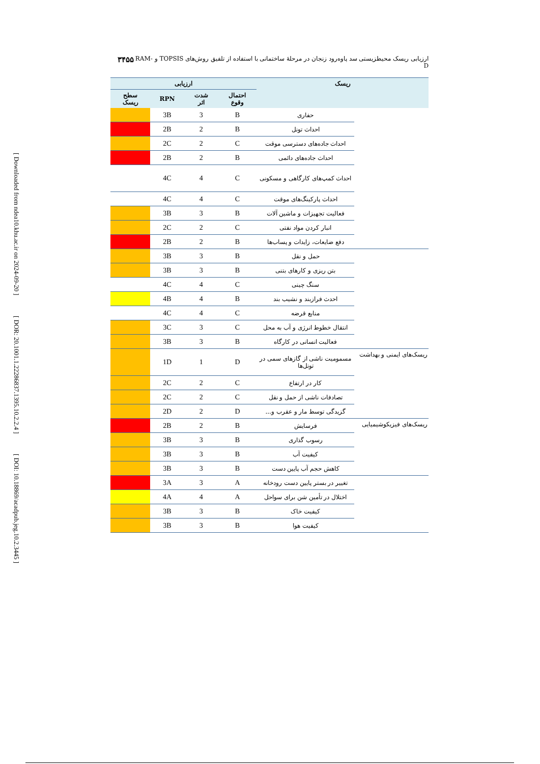[ Downloaded from ndea10.khu.ac.ir on 2024-09-20 ]
[ DOR: 20.1001.1.22286837.1395.10.2.2.4 ]
[ DOI: 10.18869/acadpub.jeg.10.2.3445 ]
۳۴۵۵ ارزیابی ریسک محیطزیستی سد پاوه‌رود زنجان در مرحلهٔ ساختمانی با استفاده از تلفیق روش‌های TOPSIS و RAM-D
| ریسک | | ارزیابی | | | |
| --- | --- | --- | --- | --- | --- |
| | | احتمال وقوع | شدت اثر | RPN | سطح ریسک |
| | حفاری | B | 3 | 3B | |
| | احداث تونل | B | 2 | 2B | |
| | احداث جاده‌های دسترسی موقت | C | 2 | 2C | |
| | احداث جاده‌های دائمی | B | 2 | 2B | |
| | احداث کمپ‌های کارگاهی و مسکونی | C | 4 | 4C | |
| | احداث پارکینگ‌های موقت | C | 4 | 4C | |
| | فعالیت تجهیزات و ماشین آلات | B | 3 | 3B | |
| | انبار کردن مواد نفتی | C | 2 | 2C | |
| | دفع ضایعات، زایدات و پساب‌ها | B | 2 | 2B | |
| | حمل و نقل | B | 3 | 3B | |
| | بتن ریزی و کارهای بتنی | B | 3 | 3B | |
| | سنگ چینی | C | 4 | 4C | |
| | احدث فرازبند و نشیب بند | B | 4 | 4B | |
| | منابع قرضه | C | 4 | 4C | |
| | انتقال خطوط انرژی و آب به محل | C | 3 | 3C | |
| | فعالیت انسانی در کارگاه | B | 3 | 3B | |
| ریسک‌های ایمنی و بهداشت | مسمومیت ناشی از گازهای سمی در تونل‌ها | D | 1 | 1D | |
| | کار در ارتفاع | C | 2 | 2C | |
| | تصادفات ناشی از حمل و نقل | C | 2 | 2C | |
| | گزیدگی توسط مار و عقرب و... | D | 2 | 2D | |
| ریسک‌های فیزیکوشیمیایی | فرسایش | B | 2 | 2B | |
| | رسوب گذاری | B | 3 | 3B | |
| | کیفیت آب | B | 3 | 3B | |
| | کاهش حجم آب پایین دست | B | 3 | 3B | |
| | تغییر در بستر پایین دست رودخانه | A | 3 | 3A | |
| | اختلال در تأمین شن برای سواحل | A | 4 | 4A | |
| | کیفیت خاک | B | 3 | 3B | |
| | کیفیت هوا | B | 3 | 3B | |